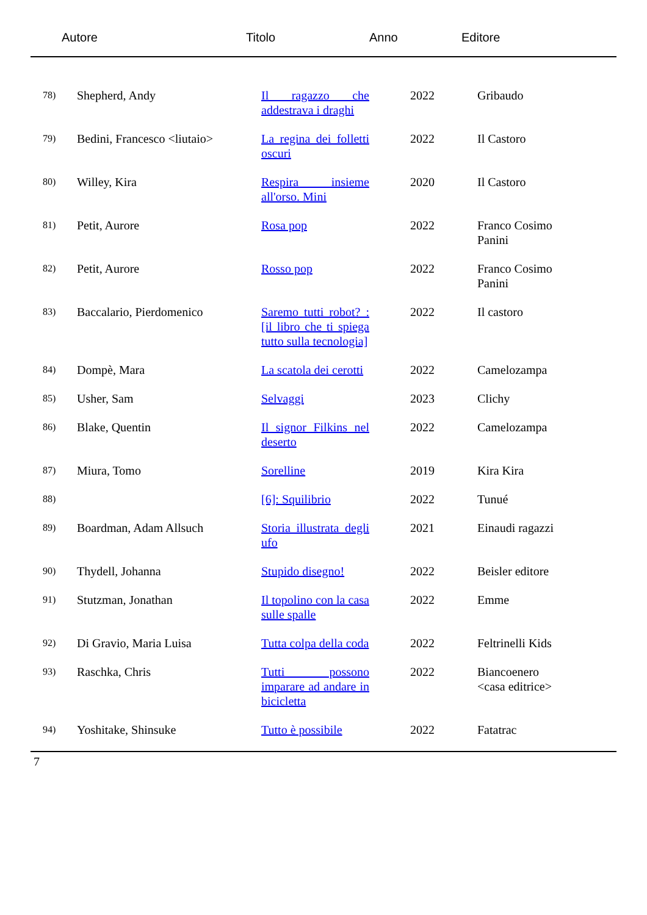Autore Titolo Anno Editore
| 78) | Shepherd, Andy | Il ragazzo che addestrava i draghi | 2022 | Gribaudo |
| 79) | Bedini, Francesco <liutaio> | La regina dei folletti oscuri | 2022 | Il Castoro |
| 80) | Willey, Kira | Respira insieme all'orso. Mini | 2020 | Il Castoro |
| 81) | Petit, Aurore | Rosa pop | 2022 | Franco Cosimo Panini |
| 82) | Petit, Aurore | Rosso pop | 2022 | Franco Cosimo Panini |
| 83) | Baccalario, Pierdomenico | Saremo tutti robot? : [il libro che ti spiega tutto sulla tecnologia] | 2022 | Il castoro |
| 84) | Dompè, Mara | La scatola dei cerotti | 2022 | Camelozampa |
| 85) | Usher, Sam | Selvaggi | 2023 | Clichy |
| 86) | Blake, Quentin | Il signor Filkins nel deserto | 2022 | Camelozampa |
| 87) | Miura, Tomo | Sorelline | 2019 | Kira Kira |
| 88) | | [6]: Squilibrio | 2022 | Tunué |
| 89) | Boardman, Adam Allsuch | Storia illustrata degli ufo | 2021 | Einaudi ragazzi |
| 90) | Thydell, Johanna | Stupido disegno! | 2022 | Beisler editore |
| 91) | Stutzman, Jonathan | Il topolino con la casa sulle spalle | 2022 | Emme |
| 92) | Di Gravio, Maria Luisa | Tutta colpa della coda | 2022 | Feltrinelli Kids |
| 93) | Raschka, Chris | Tutti possono imparare ad andare in bicicletta | 2022 | Biancoenero <casa editrice> |
| 94) | Yoshitake, Shinsuke | Tutto è possibile | 2022 | Fatatrac |
7